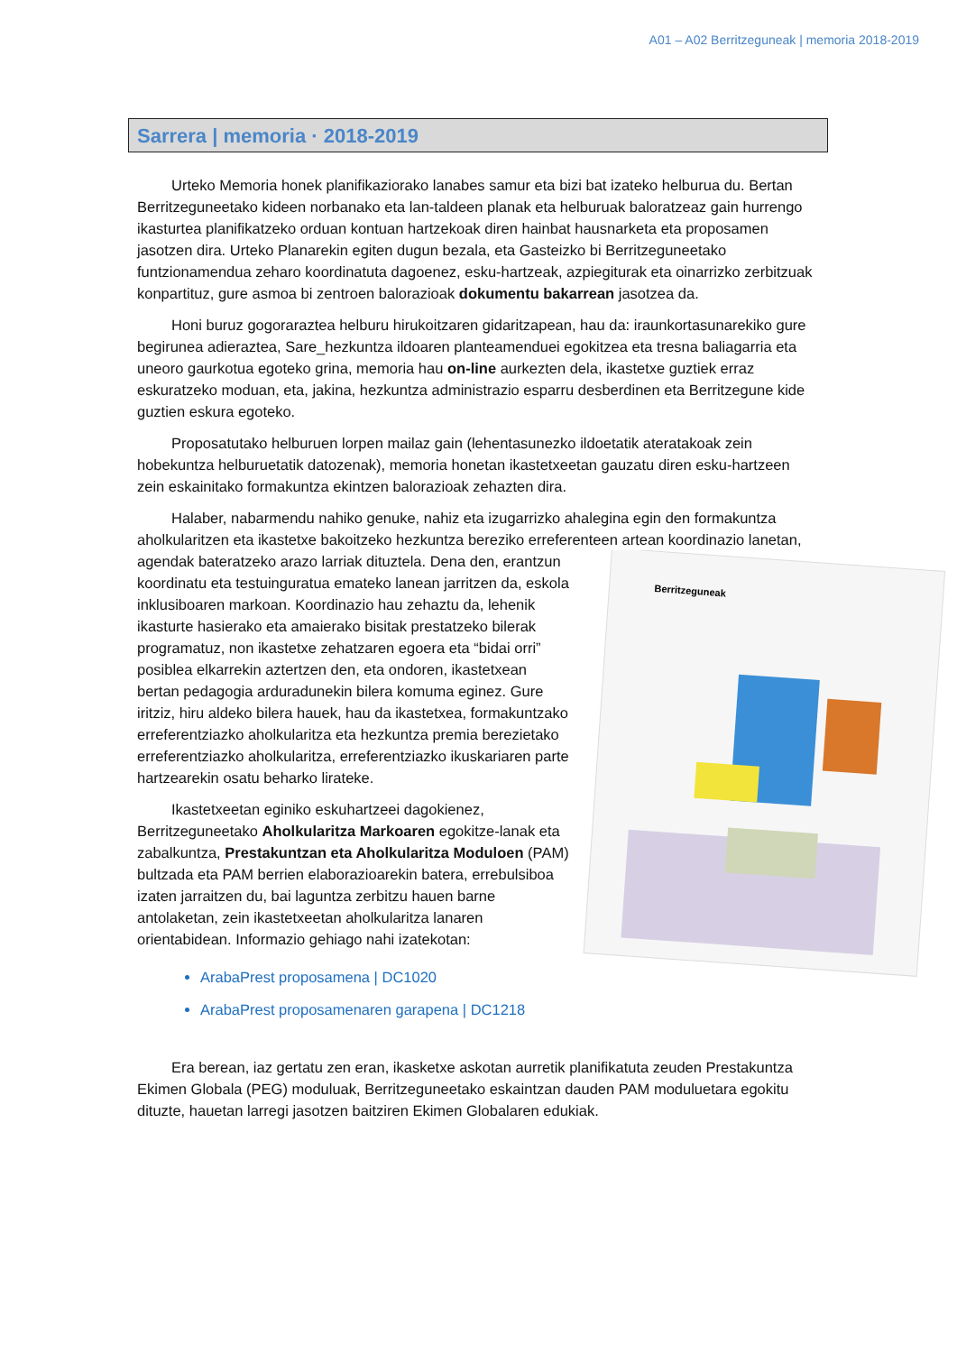A01 – A02 Berritzeguneak | memoria 2018-2019
Sarrera | memoria · 2018-2019
Urteko Memoria honek planifikaziorako lanabes samur eta bizi bat izateko helburua du. Bertan Berritzeguneetako kideen norbanako eta lan-taldeen planak eta helburuak baloratzeaz gain hurrengo ikasturtea planifikatzeko orduan kontuan hartzekoak diren hainbat hausnarketa eta proposamen jasotzen dira. Urteko Planarekin egiten dugun bezala, eta Gasteizko bi Berritzeguneetako funtzionamendua zeharo koordinatuta dagoenez, esku-hartzeak, azpiegiturak eta oinarrizko zerbitzuak konpartituz, gure asmoa bi zentroen balorazioak dokumentu bakarrean jasotzea da.
Honi buruz gogoraraztea helburu hirukoitzaren gidaritzapean, hau da: iraunkortasunarekiko gure begirunea adieraztea, Sare_hezkuntza ildoaren planteamenduei egokitzea eta tresna baliagarria eta uneoro gaurkotua egoteko grina, memoria hau on-line aurkezten dela, ikastetxe guztiek erraz eskuratzeko moduan, eta, jakina, hezkuntza administrazio esparru desberdinen eta Berritzegune kide guztien eskura egoteko.
Proposatutako helburuen lorpen mailaz gain (lehentasunezko ildoetatik ateratakoak zein hobekuntza helburuetatik datozenak), memoria honetan ikastetxeetan gauzatu diren esku-hartzeen zein eskainitako formakuntza ekintzen balorazioak zehazten dira.
Halaber, nabarmendu nahiko genuke, nahiz eta izugarrizko ahalegina egin den formakuntza aholkularitzen eta ikastetxe bakoitzeko hezkuntza bereziko erreferenteen artean koordinazio lanetan, agendak bateratzeko arazo larriak dituztela. Dena den, erantzun
Berritzeguneak
koordinatu eta testuinguratua emateko lanean jarritzen da, eskola inklusiboaren markoan. Koordinazio hau zehaztu da, lehenik ikasturte hasierako eta amaierako bisitak prestatzeko bilerak programatuz, non ikastetxe zehatzaren egoera eta “bidai orri” posiblea elkarrekin aztertzen den, eta ondoren, ikastetxean bertan pedagogia arduradunekin bilera komuma eginez. Gure iritziz, hiru aldeko bilera hauek, hau da ikastetxea, formakuntzako erreferentziazko aholkularitza eta hezkuntza premia berezietako erreferentziazko aholkularitza, erreferentziazko ikuskariaren parte hartzearekin osatu beharko lirateke.
Ikastetxeetan eginiko eskuhartzeei dagokienez, Berritzeguneetako Aholkularitza Markoaren egokitze-lanak eta zabalkuntza, Prestakuntzan eta Aholkularitza Moduloen (PAM) bultzada eta PAM berrien elaborazioarekin batera, errebulsiboa izaten jarraitzen du, bai laguntza zerbitzu hauen barne antolaketan, zein ikastetxeetan aholkularitza lanaren orientabidean. Informazio gehiago nahi izatekotan:
ArabaPrest proposamena | DC1020
ArabaPrest proposamenaren garapena | DC1218
Era berean, iaz gertatu zen eran, ikasketxe askotan aurretik planifikatuta zeuden Prestakuntza Ekimen Globala (PEG) moduluak, Berritzeguneetako eskaintzan dauden PAM moduluetara egokitu dituzte, hauetan larregi jasotzen baitziren Ekimen Globalaren edukiak.